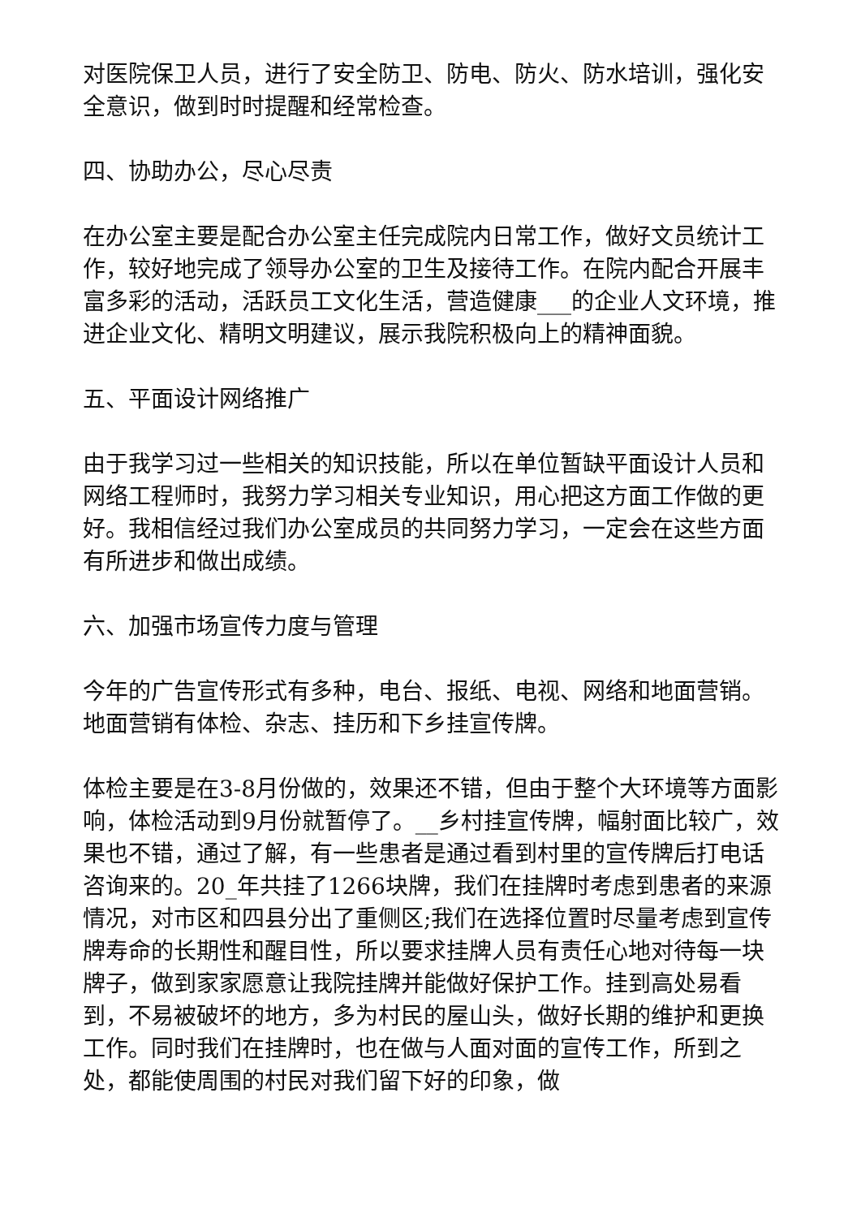对医院保卫人员，进行了安全防卫、防电、防火、防水培训，强化安全意识，做到时时提醒和经常检查。
四、协助办公，尽心尽责
在办公室主要是配合办公室主任完成院内日常工作，做好文员统计工作，较好地完成了领导办公室的卫生及接待工作。在院内配合开展丰富多彩的活动，活跃员工文化生活，营造健康___的企业人文环境，推进企业文化、精明文明建议，展示我院积极向上的精神面貌。
五、平面设计网络推广
由于我学习过一些相关的知识技能，所以在单位暂缺平面设计人员和网络工程师时，我努力学习相关专业知识，用心把这方面工作做的更好。我相信经过我们办公室成员的共同努力学习，一定会在这些方面有所进步和做出成绩。
六、加强市场宣传力度与管理
今年的广告宣传形式有多种，电台、报纸、电视、网络和地面营销。地面营销有体检、杂志、挂历和下乡挂宣传牌。
体检主要是在3-8月份做的，效果还不错，但由于整个大环境等方面影响，体检活动到9月份就暂停了。__乡村挂宣传牌，幅射面比较广，效果也不错，通过了解，有一些患者是通过看到村里的宣传牌后打电话咨询来的。20_年共挂了1266块牌，我们在挂牌时考虑到患者的来源情况，对市区和四县分出了重侧区;我们在选择位置时尽量考虑到宣传牌寿命的长期性和醒目性，所以要求挂牌人员有责任心地对待每一块牌子，做到家家愿意让我院挂牌并能做好保护工作。挂到高处易看到，不易被破坏的地方，多为村民的屋山头，做好长期的维护和更换工作。同时我们在挂牌时，也在做与人面对面的宣传工作，所到之处，都能使周围的村民对我们留下好的印象，做